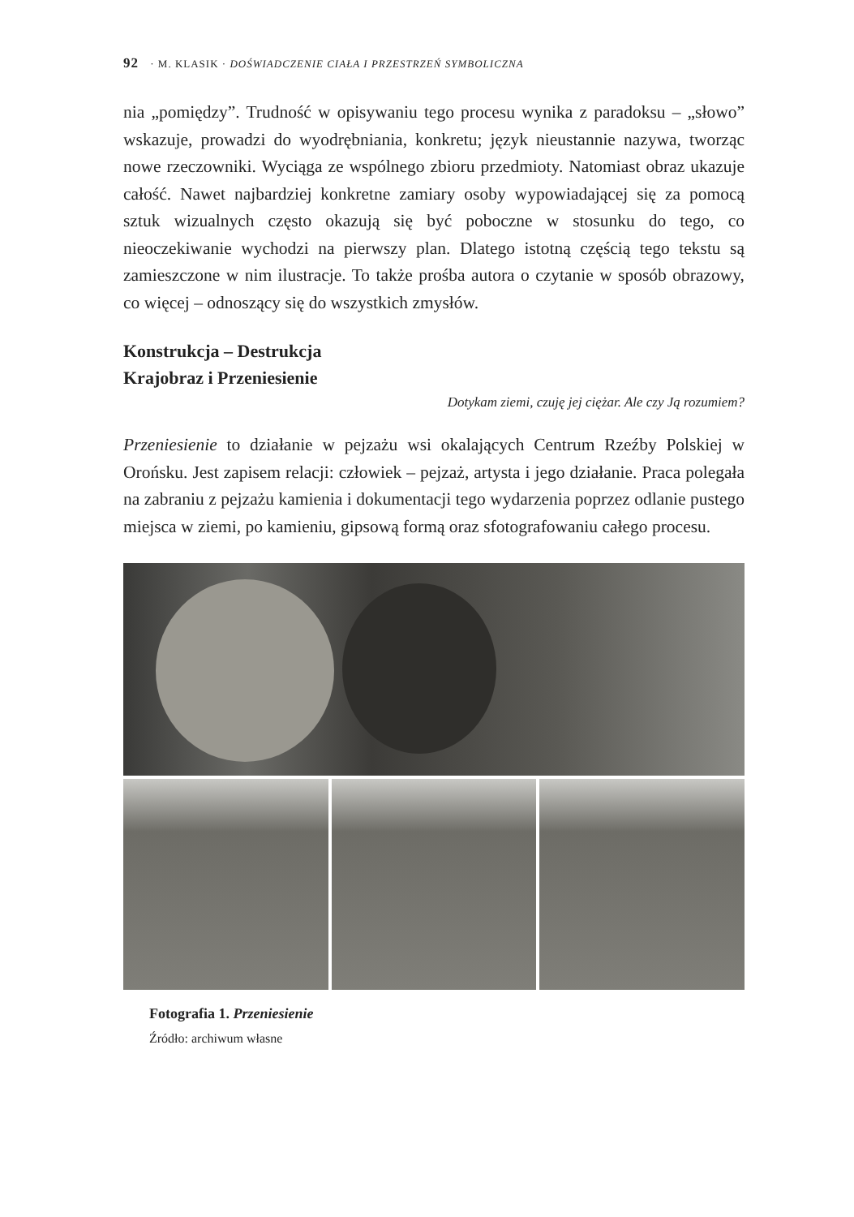92 · M. KLASIK · DOŚWIADCZENIE CIAŁA I PRZESTRZEŃ SYMBOLICZNA
nia „pomiędzy”. Trudność w opisywaniu tego procesu wynika z paradoksu – „słowo” wskazuje, prowadzi do wyodrębniania, konkretu; język nieustannie nazywa, tworząc nowe rzeczowniki. Wyciąga ze wspólnego zbioru przedmioty. Natomiast obraz ukazuje całość. Nawet najbardziej konkretne zamiary osoby wypowiadającej się za pomocą sztuk wizualnych często okazują się być poboczne w stosunku do tego, co nieoczekiwanie wychodzi na pierwszy plan. Dlatego istotną częścią tego tekstu są zamieszczone w nim ilustracje. To także prośba autora o czytanie w sposób obrazowy, co więcej – odnoszący się do wszystkich zmysłów.
Konstrukcja – Destrukcja
Krajobraz i Przeniesienie
Dotykam ziemi, czuję jej ciężar. Ale czy Ją rozumiem?
Przeniesienie to działanie w pejzażu wsi okalających Centrum Rzeźby Polskiej w Orońsku. Jest zapisem relacji: człowiek – pejzaż, artysta i jego działanie. Praca polegała na zabraniu z pejzażu kamienia i dokumentacji tego wydarzenia poprzez odlanie pustego miejsca w ziemi, po kamieniu, gipsową formą oraz sfotografowaniu całego procesu.
Fotografia 1. Przeniesienie
Źródło: archiwum własne